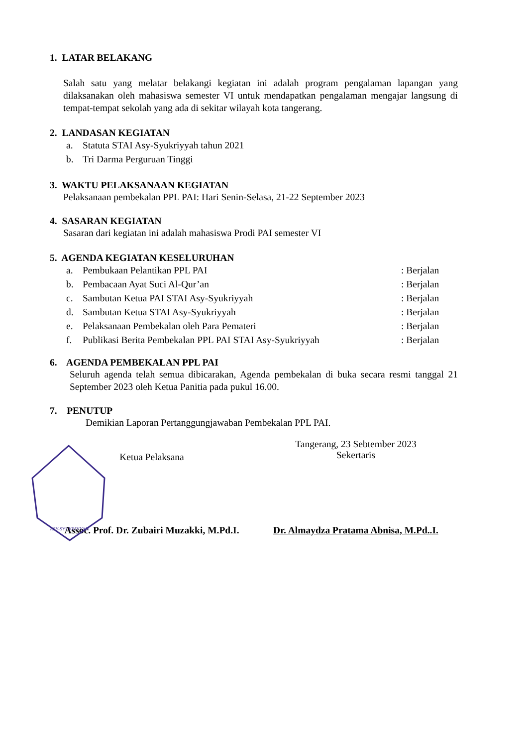1. LATAR BELAKANG
Salah satu yang melatar belakangi kegiatan ini adalah program pengalaman lapangan yang dilaksanakan oleh mahasiswa semester VI untuk mendapatkan pengalaman mengajar langsung di tempat-tempat sekolah yang ada di sekitar wilayah kota tangerang.
2. LANDASAN KEGIATAN
a. Statuta STAI Asy-Syukriyyah tahun 2021
b. Tri Darma Perguruan Tinggi
3. WAKTU PELAKSANAAN KEGIATAN
Pelaksanaan pembekalan PPL PAI: Hari Senin-Selasa, 21-22 September 2023
4. SASARAN KEGIATAN
Sasaran dari kegiatan ini adalah mahasiswa Prodi PAI semester VI
5. AGENDA KEGIATAN KESELURUHAN
a. Pembukaan Pelantikan PPL PAI: Berjalan
b. Pembacaan Ayat Suci Al-Qur’an: Berjalan
c. Sambutan Ketua PAI STAI Asy-Syukriyyah: Berjalan
d. Sambutan Ketua STAI Asy-Syukriyyah: Berjalan
e. Pelaksanaan Pembekalan oleh Para Pemateri: Berjalan
f. Publikasi Berita Pembekalan PPL PAI STAI Asy-Syukriyyah: Berjalan
6. AGENDA PEMBEKALAN PPL PAI
Seluruh agenda telah semua dibicarakan, Agenda pembekalan di buka secara resmi tanggal 21 September 2023 oleh Ketua Panitia pada pukul 16.00.
7. PENUTUP
Demikian Laporan Pertanggungjawaban Pembekalan PPL PAI.
Ketua Pelaksana
Tangerang, 23 Sebtember 2023
Sekertaris
Assoc. Prof. Dr. Zubairi Muzakki, M.Pd.I.
Dr. Almaydza Pratama Abnisa, M.Pd..I.
ASY-SYUKRIYYAH